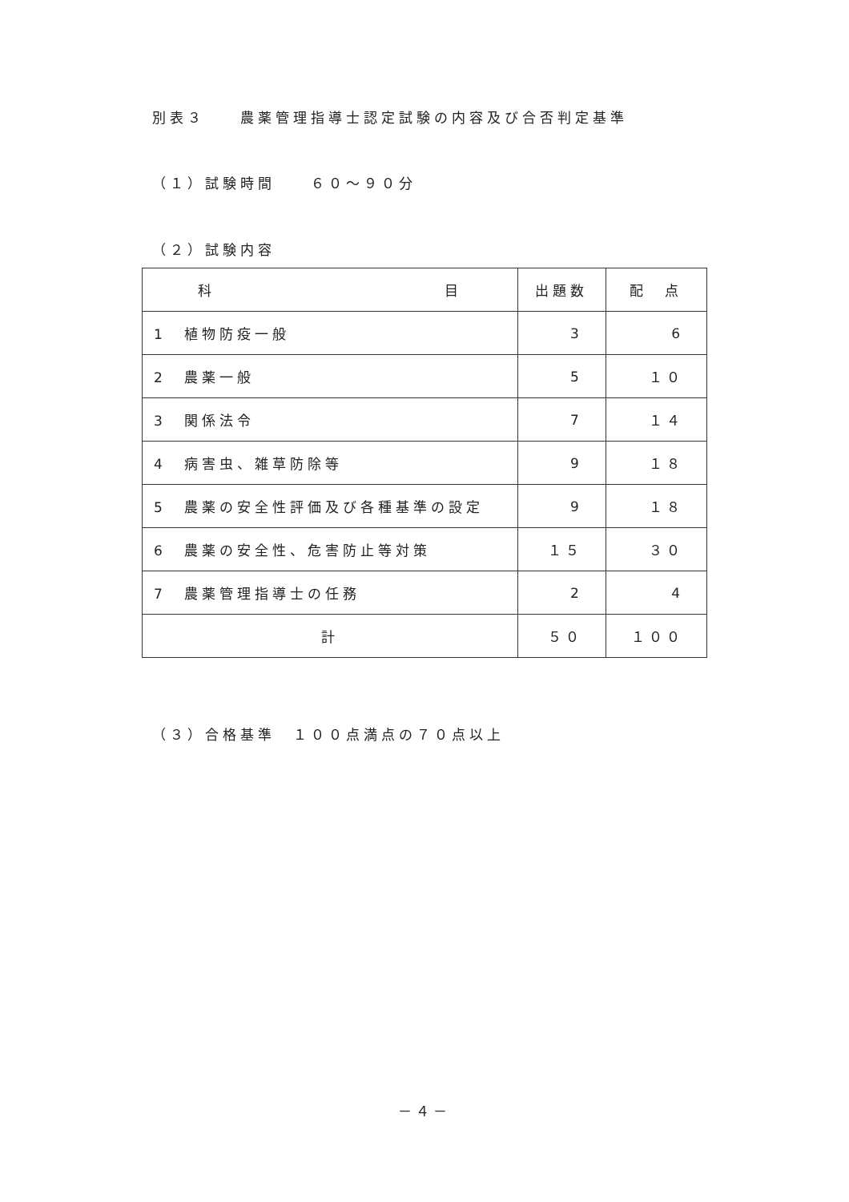別表３　　農薬管理指導士認定試験の内容及び合否判定基準
（１）試験時間　　６０～９０分
（２）試験内容
| 科 目 | 出題数 | 配 点 |
| --- | --- | --- |
| 1 植物防疫一般 | 3 | 6 |
| 2 農薬一般 | 5 | １０ |
| 3 関係法令 | 7 | １４ |
| 4 病害虫、雑草防除等 | 9 | １８ |
| 5 農薬の安全性評価及び各種基準の設定 | 9 | １８ |
| 6 農薬の安全性、危害防止等対策 | １５ | ３０ |
| 7 農薬管理指導士の任務 | 2 | 4 |
| 計 | ５０ | １００ |
（３）合格基準　１００点満点の７０点以上
－４－